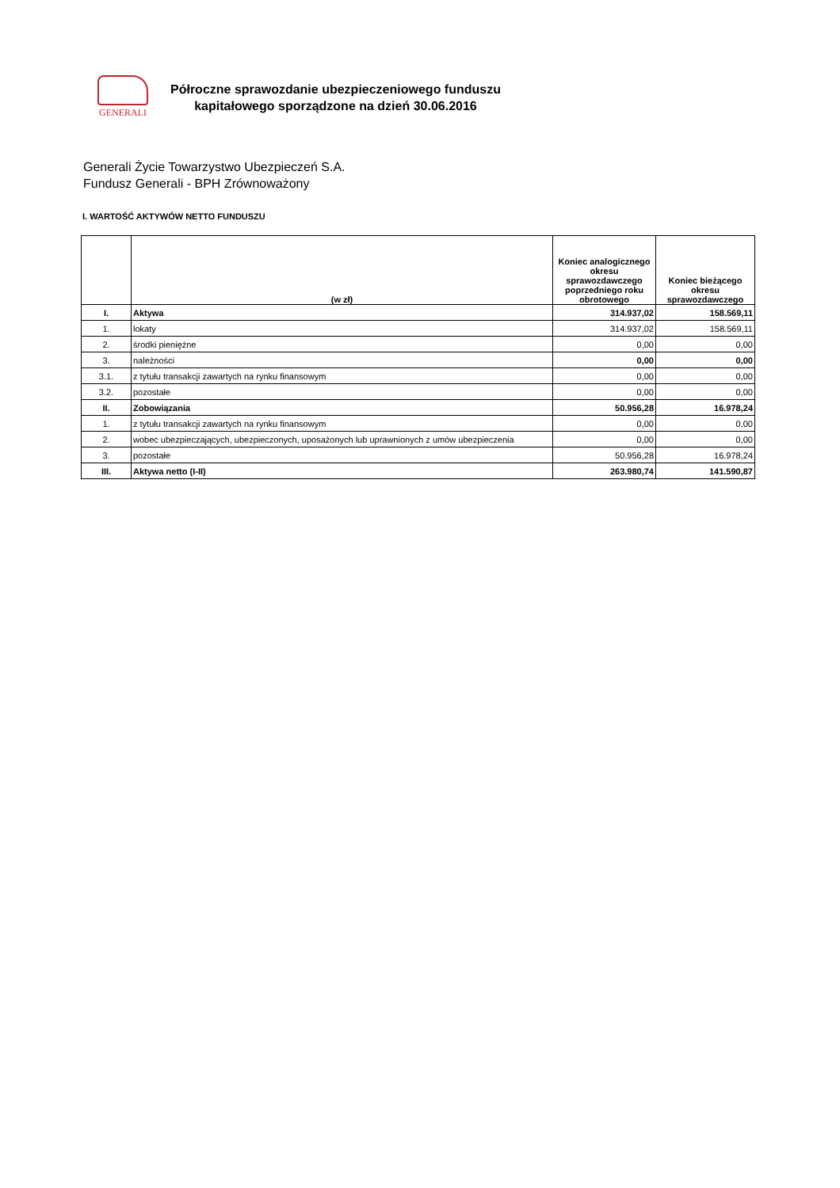GENERALI
Półroczne sprawozdanie ubezpieczeniowego funduszu
kapitałowego sporządzone na dzień 30.06.2016
Generali Życie Towarzystwo Ubezpieczeń S.A.
Fundusz Generali - BPH Zrównoważony
I. WARTOŚĆ AKTYWÓW NETTO FUNDUSZU
| | (w zł) | Koniec analogicznego okresu sprawozdawczego poprzedniego roku obrotowego | Koniec bieżącego okresu sprawozdawczego |
| --- | --- | --- | --- |
| I. | Aktywa | 314.937,02 | 158.569,11 |
| 1. | lokaty | 314.937,02 | 158.569,11 |
| 2. | środki pieniężne | 0,00 | 0,00 |
| 3. | należności | 0,00 | 0,00 |
| 3.1. | z tytułu transakcji zawartych na rynku finansowym | 0,00 | 0,00 |
| 3.2. | pozostałe | 0,00 | 0,00 |
| II. | Zobowiązania | 50.956,28 | 16.978,24 |
| 1. | z tytułu transakcji zawartych na rynku finansowym | 0,00 | 0,00 |
| 2. | wobec ubezpieczających, ubezpieczonych, uposażonych lub uprawnionych z umów ubezpieczenia | 0,00 | 0,00 |
| 3. | pozostałe | 50.956,28 | 16.978,24 |
| III. | Aktywa netto (I-II) | 263.980,74 | 141.590,87 |